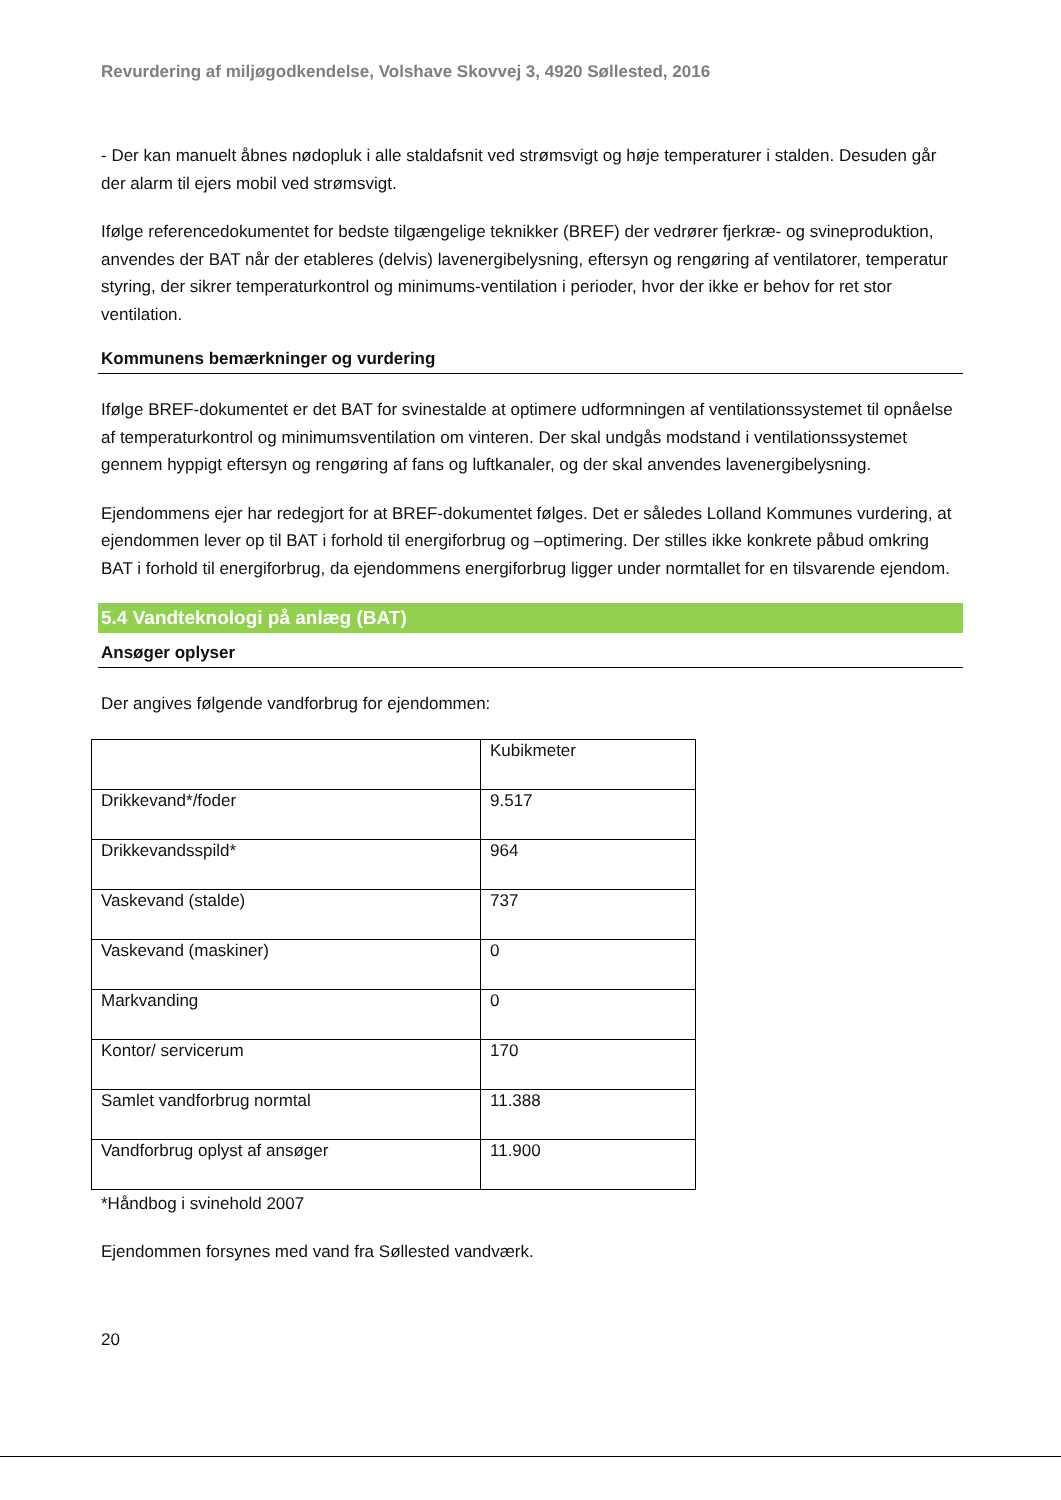Revurdering af miljøgodkendelse, Volshave Skovvej 3, 4920 Søllested, 2016
- Der kan manuelt åbnes nødopluk i alle staldafsnit ved strømsvigt og høje temperaturer i stalden. Desuden går der alarm til ejers mobil ved strømsvigt.
Ifølge referencedokumentet for bedste tilgængelige teknikker (BREF) der vedrører fjerkræ- og svineproduktion, anvendes der BAT når der etableres (delvis) lavenergibelysning, eftersyn og rengøring af ventilatorer, temperatur styring, der sikrer temperaturkontrol og minimums-ventilation i perioder, hvor der ikke er behov for ret stor ventilation.
Kommunens bemærkninger og vurdering
Ifølge BREF-dokumentet er det BAT for svinestalde at optimere udformningen af ventilationssystemet til opnåelse af temperaturkontrol og minimumsventilation om vinteren. Der skal undgås modstand i ventilationssystemet gennem hyppigt eftersyn og rengøring af fans og luftkanaler, og der skal anvendes lavenergibelysning.
Ejendommens ejer har redegjort for at BREF-dokumentet følges. Det er således Lolland Kommunes vurdering, at ejendommen lever op til BAT i forhold til energiforbrug og –optimering. Der stilles ikke konkrete påbud omkring BAT i forhold til energiforbrug, da ejendommens energiforbrug ligger under normtallet for en tilsvarende ejendom.
5.4 Vandteknologi på anlæg (BAT)
Ansøger oplyser
Der angives følgende vandforbrug for ejendommen:
| | Kubikmeter |
| Drikkevand*/foder | 9.517 |
| Drikkevandsspild* | 964 |
| Vaskevand (stalde) | 737 |
| Vaskevand (maskiner) | 0 |
| Markvanding | 0 |
| Kontor/ servicerum | 170 |
| Samlet vandforbrug normtal | 11.388 |
| Vandforbrug oplyst af ansøger | 11.900 |
*Håndbog i svinehold 2007
Ejendommen forsynes med vand fra Søllested vandværk.
20